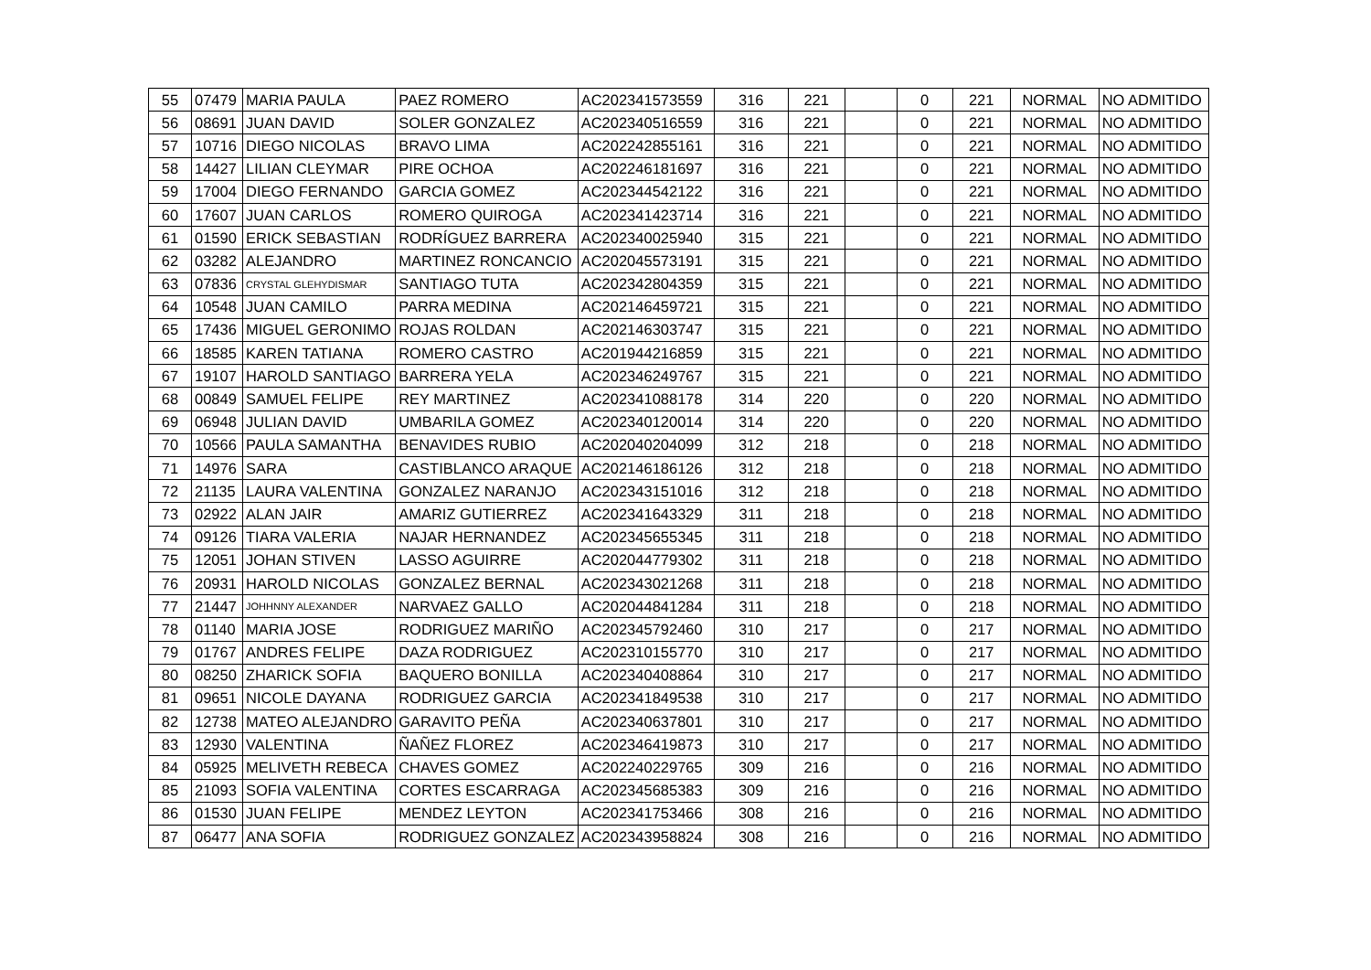| 55 | 07479 | MARIA PAULA | PAEZ ROMERO | AC202341573559 | 316 | 221 | | 0 | 221 | NORMAL | NO ADMITIDO |
| 56 | 08691 | JUAN DAVID | SOLER GONZALEZ | AC202340516559 | 316 | 221 | | 0 | 221 | NORMAL | NO ADMITIDO |
| 57 | 10716 | DIEGO NICOLAS | BRAVO LIMA | AC202242855161 | 316 | 221 | | 0 | 221 | NORMAL | NO ADMITIDO |
| 58 | 14427 | LILIAN CLEYMAR | PIRE OCHOA | AC202246181697 | 316 | 221 | | 0 | 221 | NORMAL | NO ADMITIDO |
| 59 | 17004 | DIEGO FERNANDO | GARCIA GOMEZ | AC202344542122 | 316 | 221 | | 0 | 221 | NORMAL | NO ADMITIDO |
| 60 | 17607 | JUAN CARLOS | ROMERO QUIROGA | AC202341423714 | 316 | 221 | | 0 | 221 | NORMAL | NO ADMITIDO |
| 61 | 01590 | ERICK SEBASTIAN | RODRÍGUEZ BARRERA | AC202340025940 | 315 | 221 | | 0 | 221 | NORMAL | NO ADMITIDO |
| 62 | 03282 | ALEJANDRO | MARTINEZ RONCANCIO | AC202045573191 | 315 | 221 | | 0 | 221 | NORMAL | NO ADMITIDO |
| 63 | 07836 | CRYSTAL GLEHYDISMAR | SANTIAGO TUTA | AC202342804359 | 315 | 221 | | 0 | 221 | NORMAL | NO ADMITIDO |
| 64 | 10548 | JUAN CAMILO | PARRA MEDINA | AC202146459721 | 315 | 221 | | 0 | 221 | NORMAL | NO ADMITIDO |
| 65 | 17436 | MIGUEL GERONIMO | ROJAS ROLDAN | AC202146303747 | 315 | 221 | | 0 | 221 | NORMAL | NO ADMITIDO |
| 66 | 18585 | KAREN TATIANA | ROMERO CASTRO | AC201944216859 | 315 | 221 | | 0 | 221 | NORMAL | NO ADMITIDO |
| 67 | 19107 | HAROLD SANTIAGO | BARRERA YELA | AC202346249767 | 315 | 221 | | 0 | 221 | NORMAL | NO ADMITIDO |
| 68 | 00849 | SAMUEL FELIPE | REY MARTINEZ | AC202341088178 | 314 | 220 | | 0 | 220 | NORMAL | NO ADMITIDO |
| 69 | 06948 | JULIAN DAVID | UMBARILA GOMEZ | AC202340120014 | 314 | 220 | | 0 | 220 | NORMAL | NO ADMITIDO |
| 70 | 10566 | PAULA SAMANTHA | BENAVIDES RUBIO | AC202040204099 | 312 | 218 | | 0 | 218 | NORMAL | NO ADMITIDO |
| 71 | 14976 | SARA | CASTIBLANCO ARAQUE | AC202146186126 | 312 | 218 | | 0 | 218 | NORMAL | NO ADMITIDO |
| 72 | 21135 | LAURA VALENTINA | GONZALEZ NARANJO | AC202343151016 | 312 | 218 | | 0 | 218 | NORMAL | NO ADMITIDO |
| 73 | 02922 | ALAN JAIR | AMARIZ GUTIERREZ | AC202341643329 | 311 | 218 | | 0 | 218 | NORMAL | NO ADMITIDO |
| 74 | 09126 | TIARA VALERIA | NAJAR HERNANDEZ | AC202345655345 | 311 | 218 | | 0 | 218 | NORMAL | NO ADMITIDO |
| 75 | 12051 | JOHAN STIVEN | LASSO AGUIRRE | AC202044779302 | 311 | 218 | | 0 | 218 | NORMAL | NO ADMITIDO |
| 76 | 20931 | HAROLD NICOLAS | GONZALEZ BERNAL | AC202343021268 | 311 | 218 | | 0 | 218 | NORMAL | NO ADMITIDO |
| 77 | 21447 | JOHHNNY ALEXANDER | NARVAEZ GALLO | AC202044841284 | 311 | 218 | | 0 | 218 | NORMAL | NO ADMITIDO |
| 78 | 01140 | MARIA JOSE | RODRIGUEZ MARIÑO | AC202345792460 | 310 | 217 | | 0 | 217 | NORMAL | NO ADMITIDO |
| 79 | 01767 | ANDRES FELIPE | DAZA RODRIGUEZ | AC202310155770 | 310 | 217 | | 0 | 217 | NORMAL | NO ADMITIDO |
| 80 | 08250 | ZHARICK SOFIA | BAQUERO BONILLA | AC202340408864 | 310 | 217 | | 0 | 217 | NORMAL | NO ADMITIDO |
| 81 | 09651 | NICOLE DAYANA | RODRIGUEZ GARCIA | AC202341849538 | 310 | 217 | | 0 | 217 | NORMAL | NO ADMITIDO |
| 82 | 12738 | MATEO ALEJANDRO | GARAVITO PEÑA | AC202340637801 | 310 | 217 | | 0 | 217 | NORMAL | NO ADMITIDO |
| 83 | 12930 | VALENTINA | ÑAÑEZ FLOREZ | AC202346419873 | 310 | 217 | | 0 | 217 | NORMAL | NO ADMITIDO |
| 84 | 05925 | MELIVETH REBECA | CHAVES GOMEZ | AC202240229765 | 309 | 216 | | 0 | 216 | NORMAL | NO ADMITIDO |
| 85 | 21093 | SOFIA VALENTINA | CORTES ESCARRAGA | AC202345685383 | 309 | 216 | | 0 | 216 | NORMAL | NO ADMITIDO |
| 86 | 01530 | JUAN FELIPE | MENDEZ LEYTON | AC202341753466 | 308 | 216 | | 0 | 216 | NORMAL | NO ADMITIDO |
| 87 | 06477 | ANA SOFIA | RODRIGUEZ GONZALEZ | AC202343958824 | 308 | 216 | | 0 | 216 | NORMAL | NO ADMITIDO |